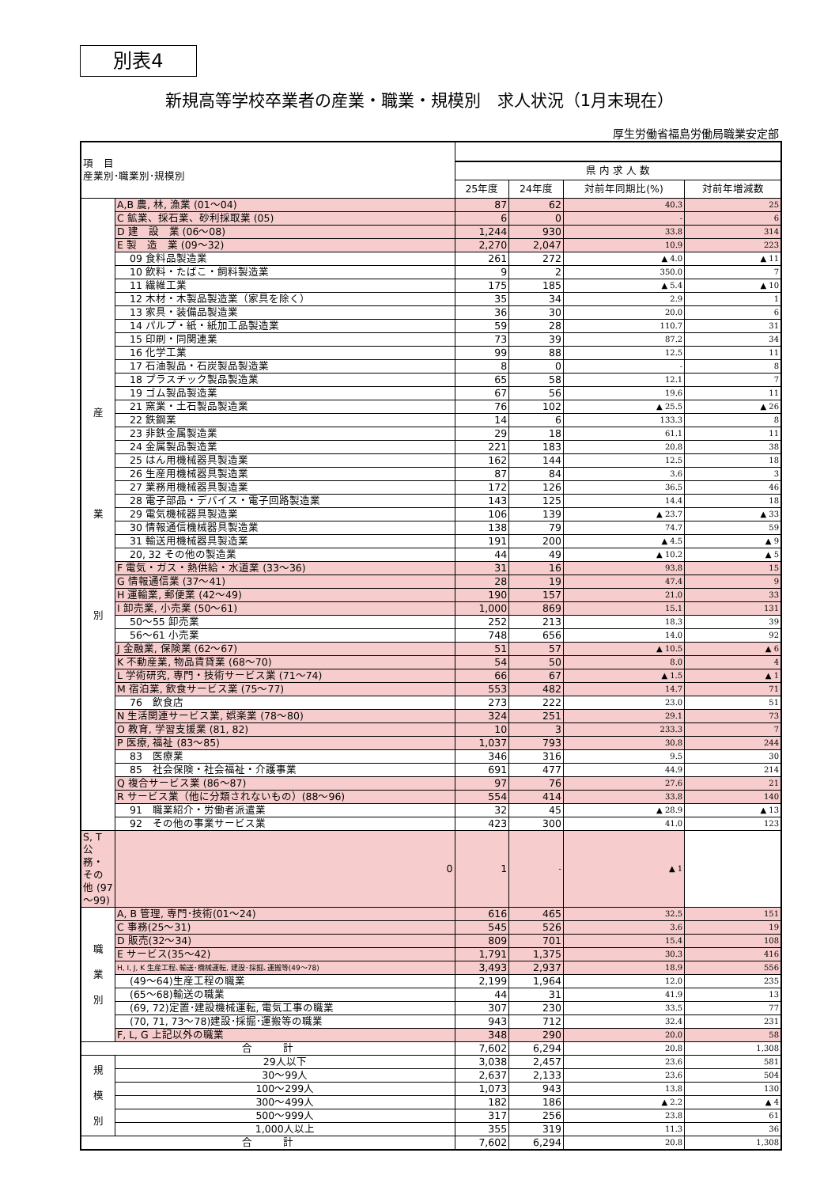別表4
新規高等学校卒業者の産業・職業・規模別　求人状況（1月末現在）
厚生労働省福島労働局職業安定部
| 項 目 産業別･職業別･規模別 | | | | | |
| --- | --- | --- | --- | --- | --- |
| | | 県 内 求 人 数 | | | |
| | | 25年度 | 24年度 | 対前年同期比(%) | 対前年増減数 |
| 産 業 別 | A,B 農, 林, 漁業 (01～04) | 87 | 62 | 40.3 | 25 |
| | C 鉱業、採石業、砂利採取業 (05) | 6 | 0 | - | 6 |
| | D 建 設 業 (06～08) | 1,244 | 930 | 33.8 | 314 |
| | E 製 造 業 (09～32) | 2,270 | 2,047 | 10.9 | 223 |
| | 09 食料品製造業 | 261 | 272 | ▲ 4.0 | ▲ 11 |
| | 10 飲料・たばこ・飼料製造業 | 9 | 2 | 350.0 | 7 |
| | 11 繊維工業 | 175 | 185 | ▲ 5.4 | ▲ 10 |
| | 12 木材・木製品製造業（家具を除く） | 35 | 34 | 2.9 | 1 |
| | 13 家具・装備品製造業 | 36 | 30 | 20.0 | 6 |
| | 14 パルプ・紙・紙加工品製造業 | 59 | 28 | 110.7 | 31 |
| | 15 印刷・同関連業 | 73 | 39 | 87.2 | 34 |
| | 16 化学工業 | 99 | 88 | 12.5 | 11 |
| | 17 石油製品・石炭製品製造業 | 8 | 0 | - | 8 |
| | 18 プラスチック製品製造業 | 65 | 58 | 12.1 | 7 |
| | 19 ゴム製品製造業 | 67 | 56 | 19.6 | 11 |
| | 21 窯業・土石製品製造業 | 76 | 102 | ▲ 25.5 | ▲ 26 |
| | 22 鉄鋼業 | 14 | 6 | 133.3 | 8 |
| | 23 非鉄金属製造業 | 29 | 18 | 61.1 | 11 |
| | 24 金属製品製造業 | 221 | 183 | 20.8 | 38 |
| | 25 はん用機械器具製造業 | 162 | 144 | 12.5 | 18 |
| | 26 生産用機械器具製造業 | 87 | 84 | 3.6 | 3 |
| | 27 業務用機械器具製造業 | 172 | 126 | 36.5 | 46 |
| | 28 電子部品・デバイス・電子回路製造業 | 143 | 125 | 14.4 | 18 |
| | 29 電気機械器具製造業 | 106 | 139 | ▲ 23.7 | ▲ 33 |
| | 30 情報通信機械器具製造業 | 138 | 79 | 74.7 | 59 |
| | 31 輸送用機械器具製造業 | 191 | 200 | ▲ 4.5 | ▲ 9 |
| | 20, 32 その他の製造業 | 44 | 49 | ▲ 10.2 | ▲ 5 |
| | F 電気・ガス・熱供給・水道業 (33～36) | 31 | 16 | 93.8 | 15 |
| | G 情報通信業 (37～41) | 28 | 19 | 47.4 | 9 |
| | H 運輸業, 郵便業 (42～49) | 190 | 157 | 21.0 | 33 |
| | I 卸売業, 小売業 (50～61) | 1,000 | 869 | 15.1 | 131 |
| | 50～55 卸売業 | 252 | 213 | 18.3 | 39 |
| | 56～61 小売業 | 748 | 656 | 14.0 | 92 |
| | J 金融業, 保険業 (62～67) | 51 | 57 | ▲ 10.5 | ▲ 6 |
| | K 不動産業, 物品賃貸業 (68～70) | 54 | 50 | 8.0 | 4 |
| | L 学術研究, 専門・技術サービス業 (71～74) | 66 | 67 | ▲ 1.5 | ▲ 1 |
| | M 宿泊業, 飲食サービス業 (75～77) | 553 | 482 | 14.7 | 71 |
| | 76 飲食店 | 273 | 222 | 23.0 | 51 |
| | N 生活関連サービス業, 娯楽業 (78～80) | 324 | 251 | 29.1 | 73 |
| | O 教育, 学習支援業 (81, 82) | 10 | 3 | 233.3 | 7 |
| | P 医療, 福祉 (83～85) | 1,037 | 793 | 30.8 | 244 |
| | 83 医療業 | 346 | 316 | 9.5 | 30 |
| | 85 社会保険・社会福祉・介護事業 | 691 | 477 | 44.9 | 214 |
| | Q 複合サービス業 (86～87) | 97 | 76 | 27.6 | 21 |
| | R サービス業（他に分類されないもの）(88～96) | 554 | 414 | 33.8 | 140 |
| | 91 職業紹介・労働者派遣業 | 32 | 45 | ▲ 28.9 | ▲ 13 |
| | 92 その他の事業サービス業 | 423 | 300 | 41.0 | 123 |
| | S, T 公務・その他 (97～99) | 0 | 1 | - | ▲ 1 |
| 職 業 別 | A, B 管理, 専門･技術(01～24) | 616 | 465 | 32.5 | 151 |
| | C 事務(25～31) | 545 | 526 | 3.6 | 19 |
| | D 販売(32～34) | 809 | 701 | 15.4 | 108 |
| | E サービス(35～42) | 1,791 | 1,375 | 30.3 | 416 |
| | H, I, J, K 生産工程､輸送･機械運転, 建設･採掘､運搬等(49～78) | 3,493 | 2,937 | 18.9 | 556 |
| | (49～64)生産工程の職業 | 2,199 | 1,964 | 12.0 | 235 |
| | (65～68)輸送の職業 | 44 | 31 | 41.9 | 13 |
| | (69, 72)定置･建設機械運転, 電気工事の職業 | 307 | 230 | 33.5 | 77 |
| | (70, 71, 73～78)建設･採掘･運搬等の職業 | 943 | 712 | 32.4 | 231 |
| | F, L, G 上記以外の職業 | 348 | 290 | 20.0 | 58 |
| 合 計 | | 7,602 | 6,294 | 20.8 | 1,308 |
| 規 模 別 | 29人以下 | 3,038 | 2,457 | 23.6 | 581 |
| | 30～99人 | 2,637 | 2,133 | 23.6 | 504 |
| | 100～299人 | 1,073 | 943 | 13.8 | 130 |
| | 300～499人 | 182 | 186 | ▲ 2.2 | ▲ 4 |
| | 500～999人 | 317 | 256 | 23.8 | 61 |
| | 1,000人以上 | 355 | 319 | 11.3 | 36 |
| 合 計 | | 7,602 | 6,294 | 20.8 | 1,308 |